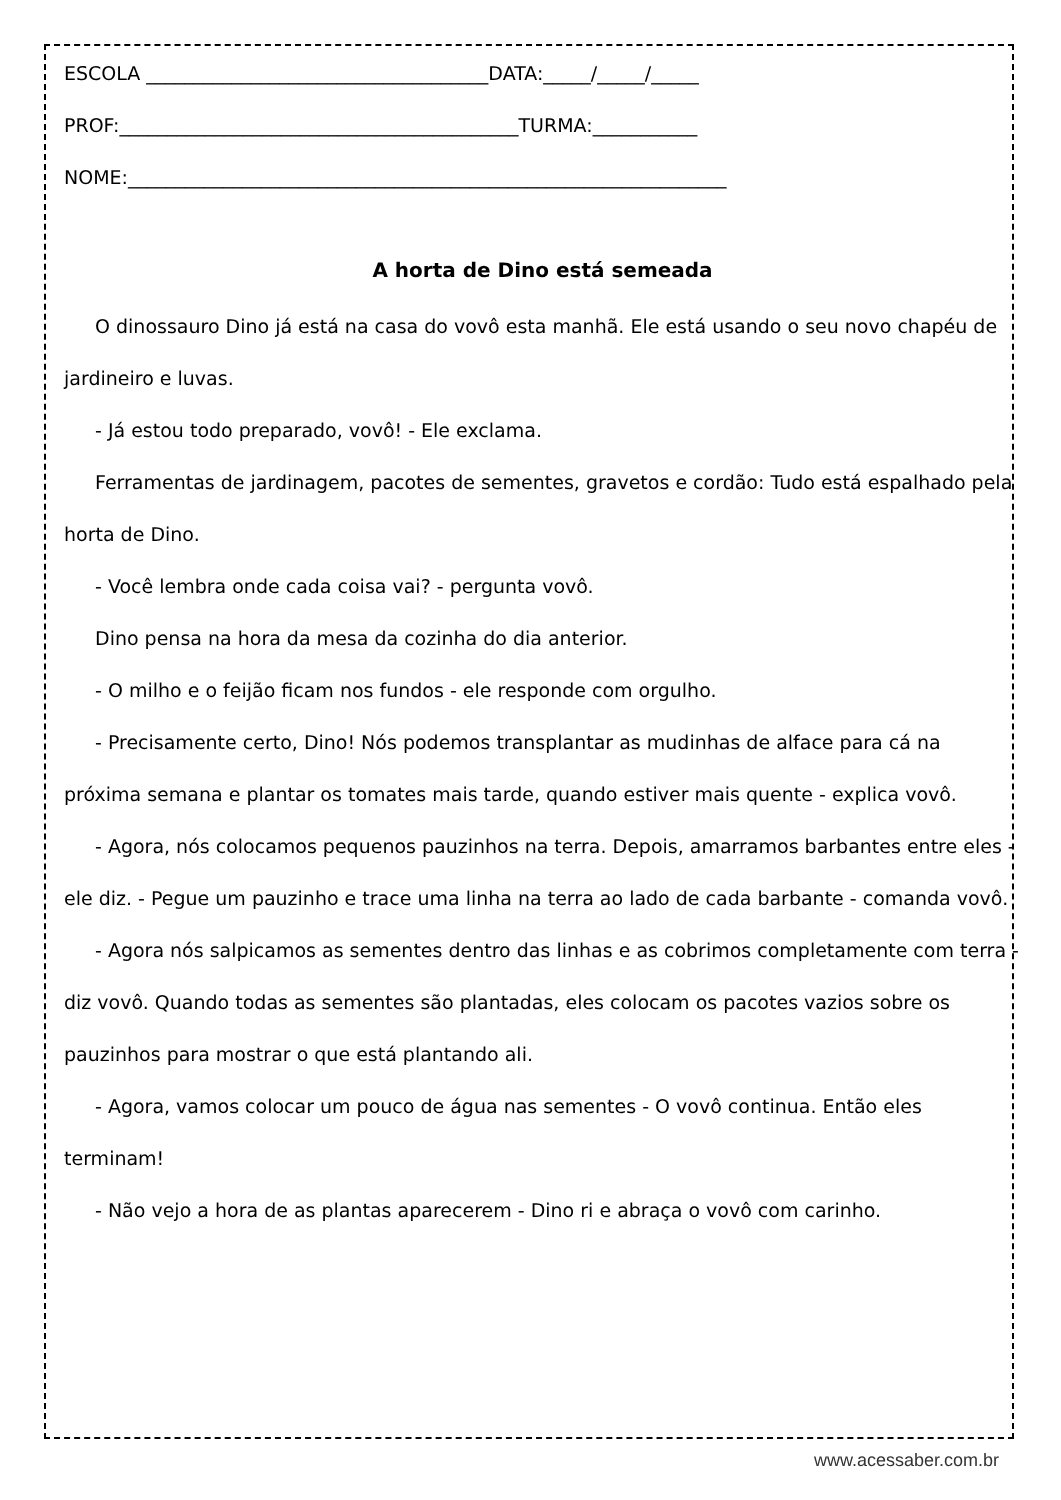ESCOLA ____________________________________DATA:_____/_____/_____
PROF:__________________________________________TURMA:___________
NOME:_______________________________________________________________
A horta de Dino está semeada
O dinossauro Dino já está na casa do vovô esta manhã. Ele está usando o seu novo chapéu de jardineiro e luvas.
- Já estou todo preparado, vovô! - Ele exclama.
Ferramentas de jardinagem, pacotes de sementes, gravetos e cordão: Tudo está espalhado pela horta de Dino.
- Você lembra onde cada coisa vai? - pergunta vovô.
Dino pensa na hora da mesa da cozinha do dia anterior.
- O milho e o feijão ficam nos fundos - ele responde com orgulho.
- Precisamente certo, Dino! Nós podemos transplantar as mudinhas de alface para cá na próxima semana e plantar os tomates mais tarde, quando estiver mais quente - explica vovô.
- Agora, nós colocamos pequenos pauzinhos na terra. Depois, amarramos barbantes entre eles - ele diz. - Pegue um pauzinho e trace uma linha na terra ao lado de cada barbante - comanda vovô.
- Agora nós salpicamos as sementes dentro das linhas e as cobrimos completamente com terra - diz vovô. Quando todas as sementes são plantadas, eles colocam os pacotes vazios sobre os pauzinhos para mostrar o que está plantando ali.
- Agora, vamos colocar um pouco de água nas sementes - O vovô continua. Então eles terminam!
- Não vejo a hora de as plantas aparecerem - Dino ri e abraça o vovô com carinho.
www.acessaber.com.br